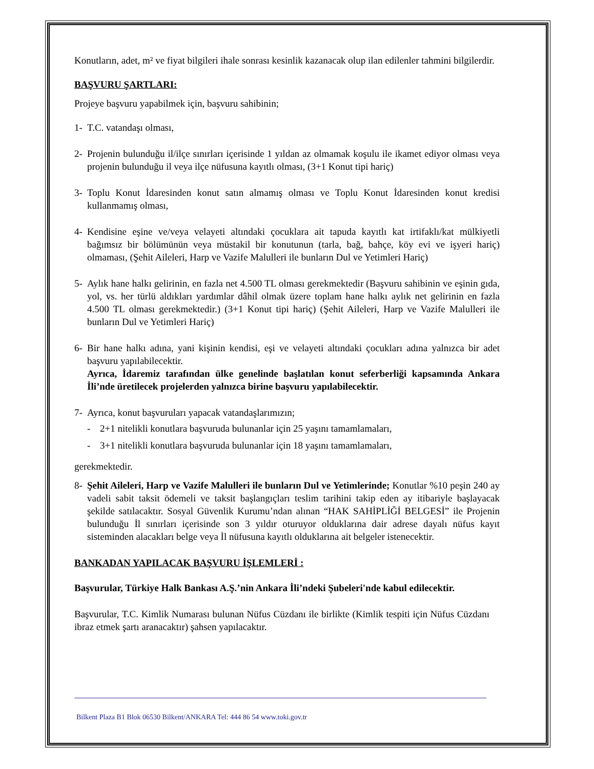Konutların, adet, m² ve fiyat bilgileri ihale sonrası kesinlik kazanacak olup ilan edilenler tahmini bilgilerdir.
BAŞVURU ŞARTLARI:
Projeye başvuru yapabilmek için, başvuru sahibinin;
1- T.C. vatandaşı olması,
2- Projenin bulunduğu il/ilçe sınırları içerisinde 1 yıldan az olmamak koşulu ile ikamet ediyor olması veya projenin bulunduğu il veya ilçe nüfusuna kayıtlı olması, (3+1 Konut tipi hariç)
3- Toplu Konut İdaresinden konut satın almamış olması ve Toplu Konut İdaresinden konut kredisi kullanmamış olması,
4- Kendisine eşine ve/veya velayeti altındaki çocuklara ait tapuda kayıtlı kat irtifaklı/kat mülkiyetli bağımsız bir bölümünün veya müstakil bir konutunun (tarla, bağ, bahçe, köy evi ve işyeri hariç) olmaması, (Şehit Aileleri, Harp ve Vazife Malulleri ile bunların Dul ve Yetimleri Hariç)
5- Aylık hane halkı gelirinin, en fazla net 4.500 TL olması gerekmektedir (Başvuru sahibinin ve eşinin gıda, yol, vs. her türlü aldıkları yardımlar dâhil olmak üzere toplam hane halkı aylık net gelirinin en fazla 4.500 TL olması gerekmektedir.) (3+1 Konut tipi hariç) (Şehit Aileleri, Harp ve Vazife Malulleri ile bunların Dul ve Yetimleri Hariç)
6- Bir hane halkı adına, yani kişinin kendisi, eşi ve velayeti altındaki çocukları adına yalnızca bir adet başvuru yapılabilecektir.
Ayrıca, İdaremiz tarafından ülke genelinde başlatılan konut seferberliği kapsamında Ankara İli’nde üretilecek projelerden yalnızca birine başvuru yapılabilecektir.
7- Ayrıca, konut başvuruları yapacak vatandaşlarımızın;
- 2+1 nitelikli konutlara başvuruda bulunanlar için 25 yaşını tamamlamaları,
- 3+1 nitelikli konutlara başvuruda bulunanlar için 18 yaşını tamamlamaları,
gerekmektedir.
8- Şehit Aileleri, Harp ve Vazife Malulleri ile bunların Dul ve Yetimlerinde; Konutlar %10 peşin 240 ay vadeli sabit taksit ödemeli ve taksit başlangıçları teslim tarihini takip eden ay itibariyle başlayacak şekilde satılacaktır. Sosyal Güvenlik Kurumu’ndan alınan “HAK SAHİPLİĞİ BELGESİ” ile Projenin bulunduğu İl sınırları içerisinde son 3 yıldır oturuyor olduklarına dair adrese dayalı nüfus kayıt sisteminden alacakları belge veya İl nüfusuna kayıtlı olduklarına ait belgeler istenecektir.
BANKADAN YAPILACAK BAŞVURU İŞLEMLERİ :
Başvurular, Türkiye Halk Bankası A.Ş.’nin Ankara İli’ndeki Şubeleri'nde kabul edilecektir.
Başvurular, T.C. Kimlik Numarası bulunan Nüfus Cüzdanı ile birlikte (Kimlik tespiti için Nüfus Cüzdanı ibraz etmek şartı aranacaktır) şahsen yapılacaktır.
Bilkent Plaza B1 Blok 06530 Bilkent/ANKARA Tel: 444 86 54 www.toki.gov.tr